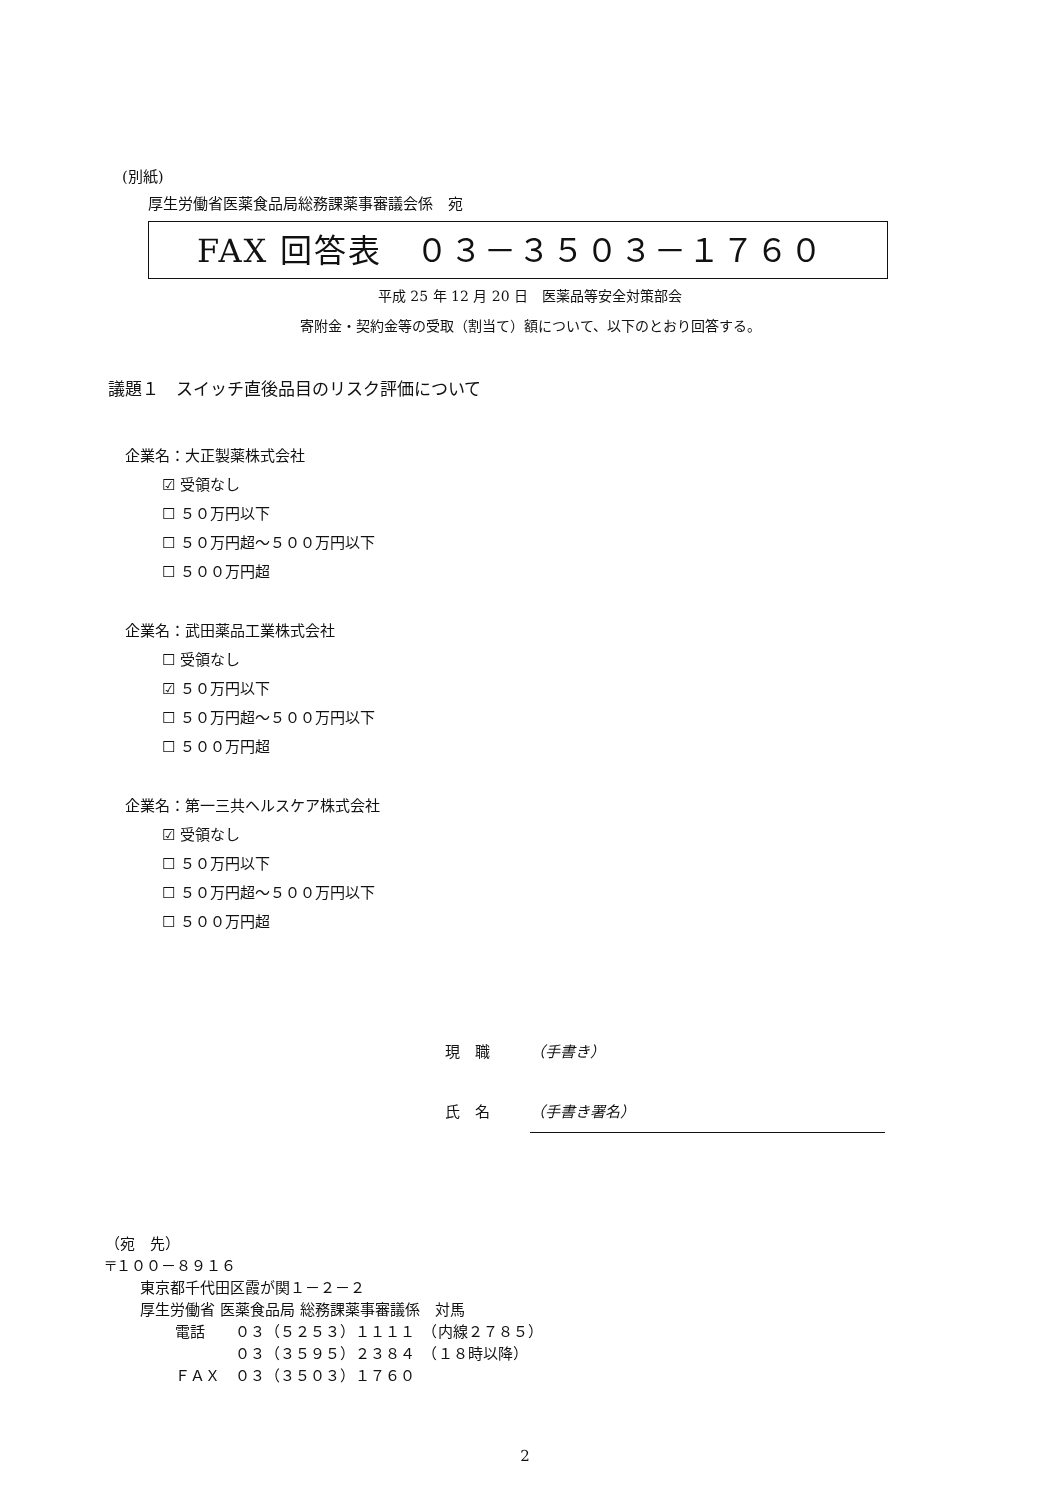(別紙)
厚生労働省医薬食品局総務課薬事審議会係　宛
FAX 回答表　０３－３５０３－１７６０
平成 25 年 12 月 20 日　医薬品等安全対策部会
寄附金・契約金等の受取（割当て）額について、以下のとおり回答する。
議題１　スイッチ直後品目のリスク評価について
企業名：大正製薬株式会社
☑ 受領なし
☐ ５０万円以下
☐ ５０万円超～５００万円以下
☐ ５００万円超
企業名：武田薬品工業株式会社
☐ 受領なし
☑ ５０万円以下
☐ ５０万円超～５００万円以下
☐ ５００万円超
企業名：第一三共ヘルスケア株式会社
☑ 受領なし
☐ ５０万円以下
☐ ５０万円超～５００万円以下
☐ ５００万円超
現　職 （手書き）
氏　名 （手書き署名）
（宛　先）
〒１００－８９１６
東京都千代田区霞が関１－２－２
厚生労働省 医薬食品局 総務課薬事審議係　対馬
電話　　０３（５２５３）１１１１　（内線２７８５）
　　　　０３（３５９５）２３８４　（１８時以降）
ＦＡＸ　０３（３５０３）１７６０
2